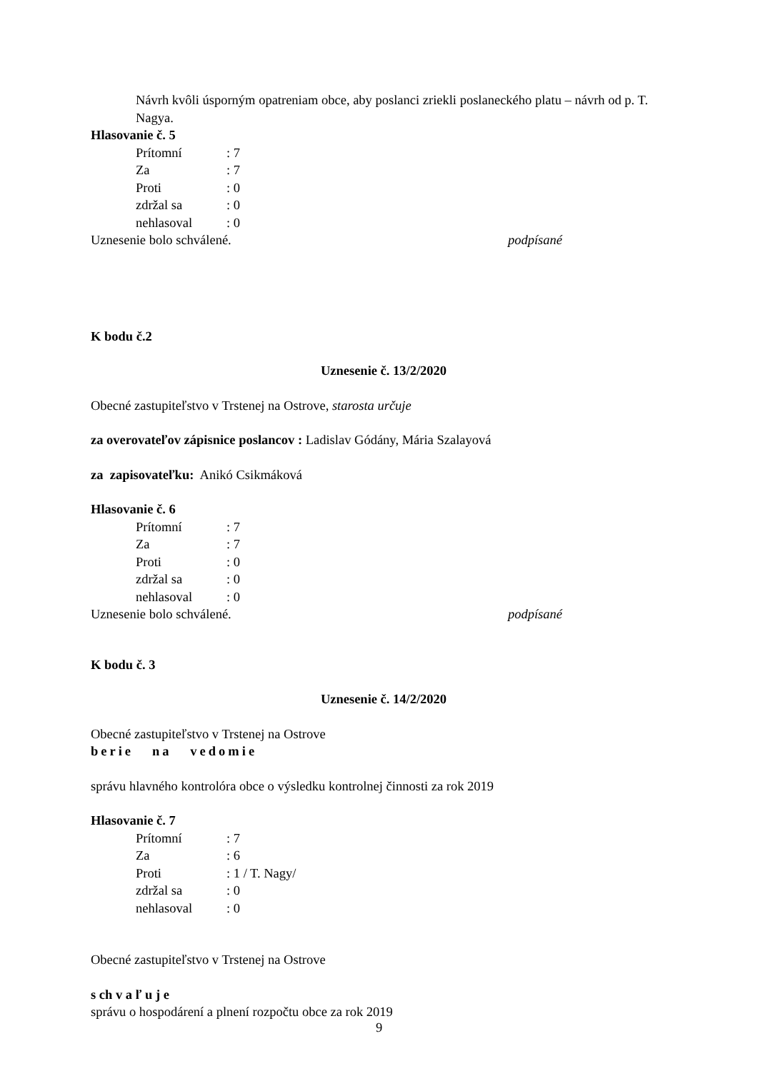Návrh kvôli úsporným opatreniam obce, aby poslanci zriekli poslaneckého platu – návrh od p. T. Nagya.
Hlasovanie č. 5
Prítomní: 7
Za: 7
Proti: 0
zdržal sa: 0
nehlasoval: 0
Uznesenie bolo schválené. podpísané
K bodu č.2
Uznesenie č. 13/2/2020
Obecné zastupiteľstvo v Trstenej na Ostrove, starosta určuje
za overovateľov zápisnice poslancov : Ladislav Gódány, Mária Szalayová
za zapisovateľku: Anikó Csikmáková
Hlasovanie č. 6
Prítomní: 7
Za: 7
Proti: 0
zdržal sa: 0
nehlasoval: 0
Uznesenie bolo schválené. podpísané
K bodu č. 3
Uznesenie č. 14/2/2020
Obecné zastupiteľstvo v Trstenej na Ostrove
berie na vedomie
správu hlavného kontrolóra obce o výsledku kontrolnej činnosti za rok 2019
Hlasovanie č. 7
Prítomní: 7
Za: 6
Proti: 1 / T. Nagy/
zdržal sa: 0
nehlasoval: 0
Obecné zastupiteľstvo v Trstenej na Ostrove
s ch v a ľ u j e
správu o hospodárení a plnení rozpočtu obce za rok 2019
9